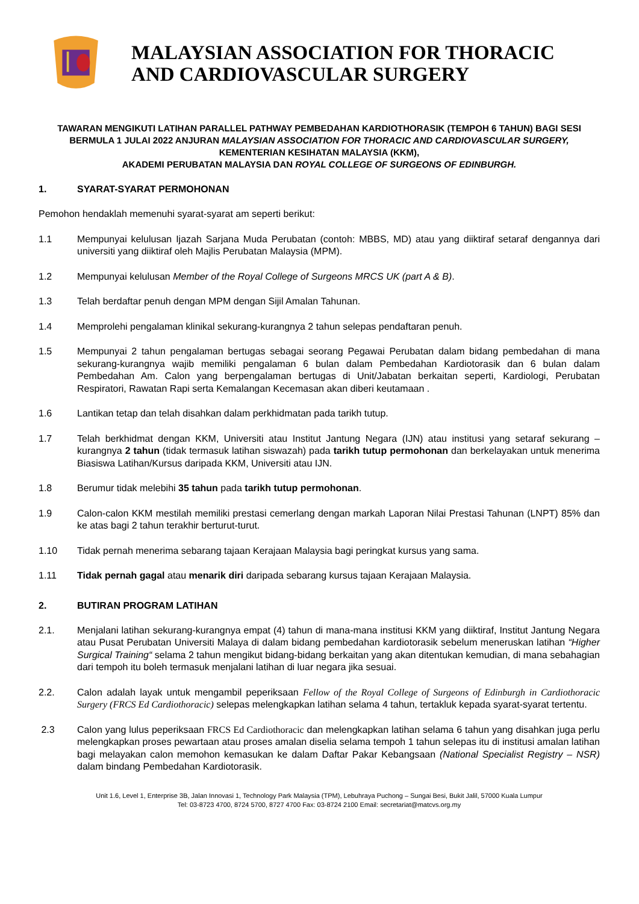MALAYSIAN ASSOCIATION FOR THORACIC AND CARDIOVASCULAR SURGERY
TAWARAN MENGIKUTI LATIHAN PARALLEL PATHWAY PEMBEDAHAN KARDIOTHORASIK (TEMPOH 6 TAHUN) BAGI SESI BERMULA 1 JULAI 2022 ANJURAN MALAYSIAN ASSOCIATION FOR THORACIC AND CARDIOVASCULAR SURGERY, KEMENTERIAN KESIHATAN MALAYSIA (KKM),
AKADEMI PERUBATAN MALAYSIA DAN ROYAL COLLEGE OF SURGEONS OF EDINBURGH.
1. SYARAT-SYARAT PERMOHONAN
Pemohon hendaklah memenuhi syarat-syarat am seperti berikut:
1.1 Mempunyai kelulusan Ijazah Sarjana Muda Perubatan (contoh: MBBS, MD) atau yang diiktiraf setaraf dengannya dari universiti yang diiktiraf oleh Majlis Perubatan Malaysia (MPM).
1.2 Mempunyai kelulusan Member of the Royal College of Surgeons MRCS UK (part A & B).
1.3 Telah berdaftar penuh dengan MPM dengan Sijil Amalan Tahunan.
1.4 Memprolehi pengalaman klinikal sekurang-kurangnya 2 tahun selepas pendaftaran penuh.
1.5 Mempunyai 2 tahun pengalaman bertugas sebagai seorang Pegawai Perubatan dalam bidang pembedahan di mana sekurang-kurangnya wajib memiliki pengalaman 6 bulan dalam Pembedahan Kardiotorasik dan 6 bulan dalam Pembedahan Am. Calon yang berpengalaman bertugas di Unit/Jabatan berkaitan seperti, Kardiologi, Perubatan Respiratori, Rawatan Rapi serta Kemalangan Kecemasan akan diberi keutamaan .
1.6 Lantikan tetap dan telah disahkan dalam perkhidmatan pada tarikh tutup.
1.7 Telah berkhidmat dengan KKM, Universiti atau Institut Jantung Negara (IJN) atau institusi yang setaraf sekurang – kurangnya 2 tahun (tidak termasuk latihan siswazah) pada tarikh tutup permohonan dan berkelayakan untuk menerima Biasiswa Latihan/Kursus daripada KKM, Universiti atau IJN.
1.8 Berumur tidak melebihi 35 tahun pada tarikh tutup permohonan.
1.9 Calon-calon KKM mestilah memiliki prestasi cemerlang dengan markah Laporan Nilai Prestasi Tahunan (LNPT) 85% dan ke atas bagi 2 tahun terakhir berturut-turut.
1.10 Tidak pernah menerima sebarang tajaan Kerajaan Malaysia bagi peringkat kursus yang sama.
1.11 Tidak pernah gagal atau menarik diri daripada sebarang kursus tajaan Kerajaan Malaysia.
2. BUTIRAN PROGRAM LATIHAN
2.1. Menjalani latihan sekurang-kurangnya empat (4) tahun di mana-mana institusi KKM yang diiktiraf, Institut Jantung Negara atau Pusat Perubatan Universiti Malaya di dalam bidang pembedahan kardiotorasik sebelum meneruskan latihan “Higher Surgical Training“ selama 2 tahun mengikut bidang-bidang berkaitan yang akan ditentukan kemudian, di mana sebahagian dari tempoh itu boleh termasuk menjalani latihan di luar negara jika sesuai.
2.2. Calon adalah layak untuk mengambil peperiksaan Fellow of the Royal College of Surgeons of Edinburgh in Cardiothoracic Surgery (FRCS Ed Cardiothoracic) selepas melengkapkan latihan selama 4 tahun, tertakluk kepada syarat-syarat tertentu.
2.3 Calon yang lulus peperiksaan FRCS Ed Cardiothoracic dan melengkapkan latihan selama 6 tahun yang disahkan juga perlu melengkapkan proses pewartaan atau proses amalan diselia selama tempoh 1 tahun selepas itu di institusi amalan latihan bagi melayakan calon memohon kemasukan ke dalam Daftar Pakar Kebangsaan (National Specialist Registry – NSR) dalam bindang Pembedahan Kardiotorasik.
Unit 1.6, Level 1, Enterprise 3B, Jalan Innovasi 1, Technology Park Malaysia (TPM), Lebuhraya Puchong – Sungai Besi, Bukit Jalil, 57000 Kuala Lumpur
Tel: 03-8723 4700, 8724 5700, 8727 4700 Fax: 03-8724 2100 Email: secretariat@matcvs.org.my